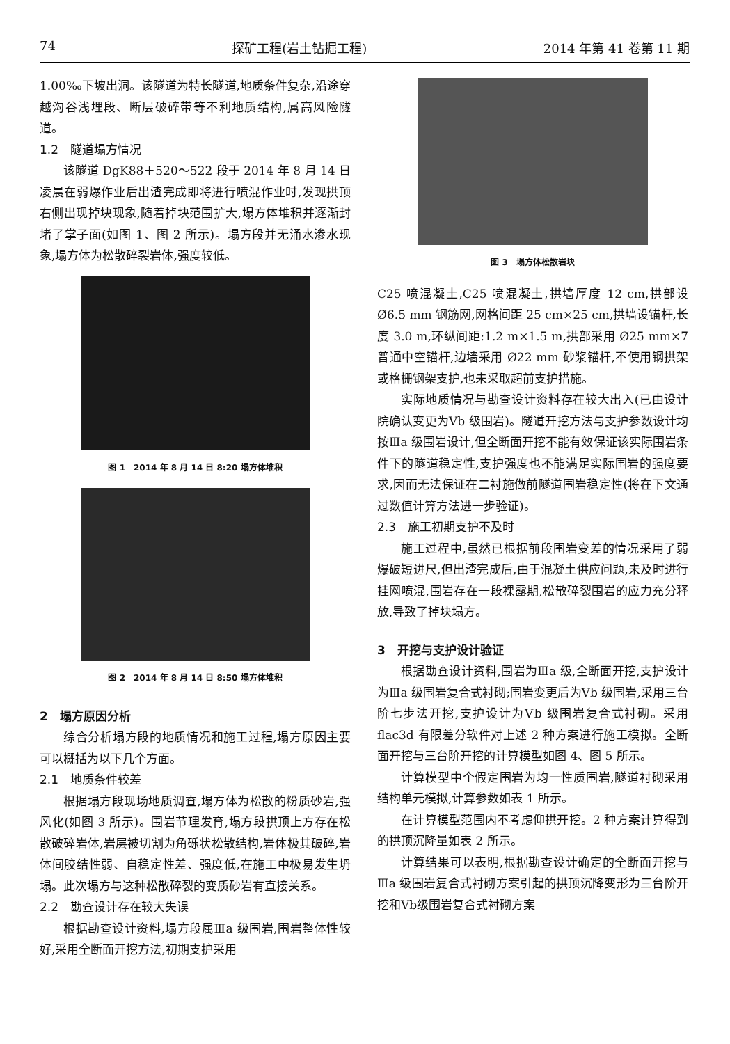74 探矿工程(岩土钻掘工程) 2014 年第 41 卷第 11 期
1.00‰下坡出洞。该隧道为特长隧道,地质条件复杂,沿途穿越沟谷浅埋段、断层破碎带等不利地质结构,属高风险隧道。
1.2　隧道塌方情况
该隧道 DgK88＋520～522 段于 2014 年 8 月 14 日凌晨在弱爆作业后出渣完成即将进行喷混作业时,发现拱顶右侧出现掉块现象,随着掉块范围扩大,塌方体堆积并逐渐封堵了掌子面(如图 1、图 2 所示)。塌方段并无涌水渗水现象,塌方体为松散碎裂岩体,强度较低。
图 1　2014 年 8 月 14 日 8:20 塌方体堆积
图 2　2014 年 8 月 14 日 8:50 塌方体堆积
2　塌方原因分析
综合分析塌方段的地质情况和施工过程,塌方原因主要可以概括为以下几个方面。
2.1　地质条件较差
根据塌方段现场地质调查,塌方体为松散的粉质砂岩,强风化(如图 3 所示)。围岩节理发育,塌方段拱顶上方存在松散破碎岩体,岩层被切割为角砾状松散结构,岩体极其破碎,岩体间胶结性弱、自稳定性差、强度低,在施工中极易发生坍塌。此次塌方与这种松散碎裂的变质砂岩有直接关系。
2.2　勘查设计存在较大失误
根据勘查设计资料,塌方段属Ⅲa 级围岩,围岩整体性较好,采用全断面开挖方法,初期支护采用
图 3　塌方体松散岩块
C25 喷混凝土,C25 喷混凝土,拱墙厚度 12 cm,拱部设 Ø6.5 mm 钢筋网,网格间距 25 cm×25 cm,拱墙设锚杆,长度 3.0 m,环纵间距:1.2 m×1.5 m,拱部采用 Ø25 mm×7 普通中空锚杆,边墙采用 Ø22 mm 砂浆锚杆,不使用钢拱架或格栅钢架支护,也未采取超前支护措施。
实际地质情况与勘查设计资料存在较大出入(已由设计院确认变更为Ⅴb 级围岩)。隧道开挖方法与支护参数设计均按Ⅲa 级围岩设计,但全断面开挖不能有效保证该实际围岩条件下的隧道稳定性,支护强度也不能满足实际围岩的强度要求,因而无法保证在二衬施做前隧道围岩稳定性(将在下文通过数值计算方法进一步验证)。
2.3　施工初期支护不及时
施工过程中,虽然已根据前段围岩变差的情况采用了弱爆破短进尺,但出渣完成后,由于混凝土供应问题,未及时进行挂网喷混,围岩存在一段裸露期,松散碎裂围岩的应力充分释放,导致了掉块塌方。
3　开挖与支护设计验证
根据勘查设计资料,围岩为Ⅲa 级,全断面开挖,支护设计为Ⅲa 级围岩复合式衬砌;围岩变更后为Ⅴb 级围岩,采用三台阶七步法开挖,支护设计为Ⅴb 级围岩复合式衬砌。采用 flac3d 有限差分软件对上述 2 种方案进行施工模拟。全断面开挖与三台阶开挖的计算模型如图 4、图 5 所示。
计算模型中个假定围岩为均一性质围岩,隧道衬砌采用结构单元模拟,计算参数如表 1 所示。
在计算模型范围内不考虑仰拱开挖。2 种方案计算得到的拱顶沉降量如表 2 所示。
计算结果可以表明,根据勘查设计确定的全断面开挖与Ⅲa 级围岩复合式衬砌方案引起的拱顶沉降变形为三台阶开挖和Ⅴb级围岩复合式衬砌方案